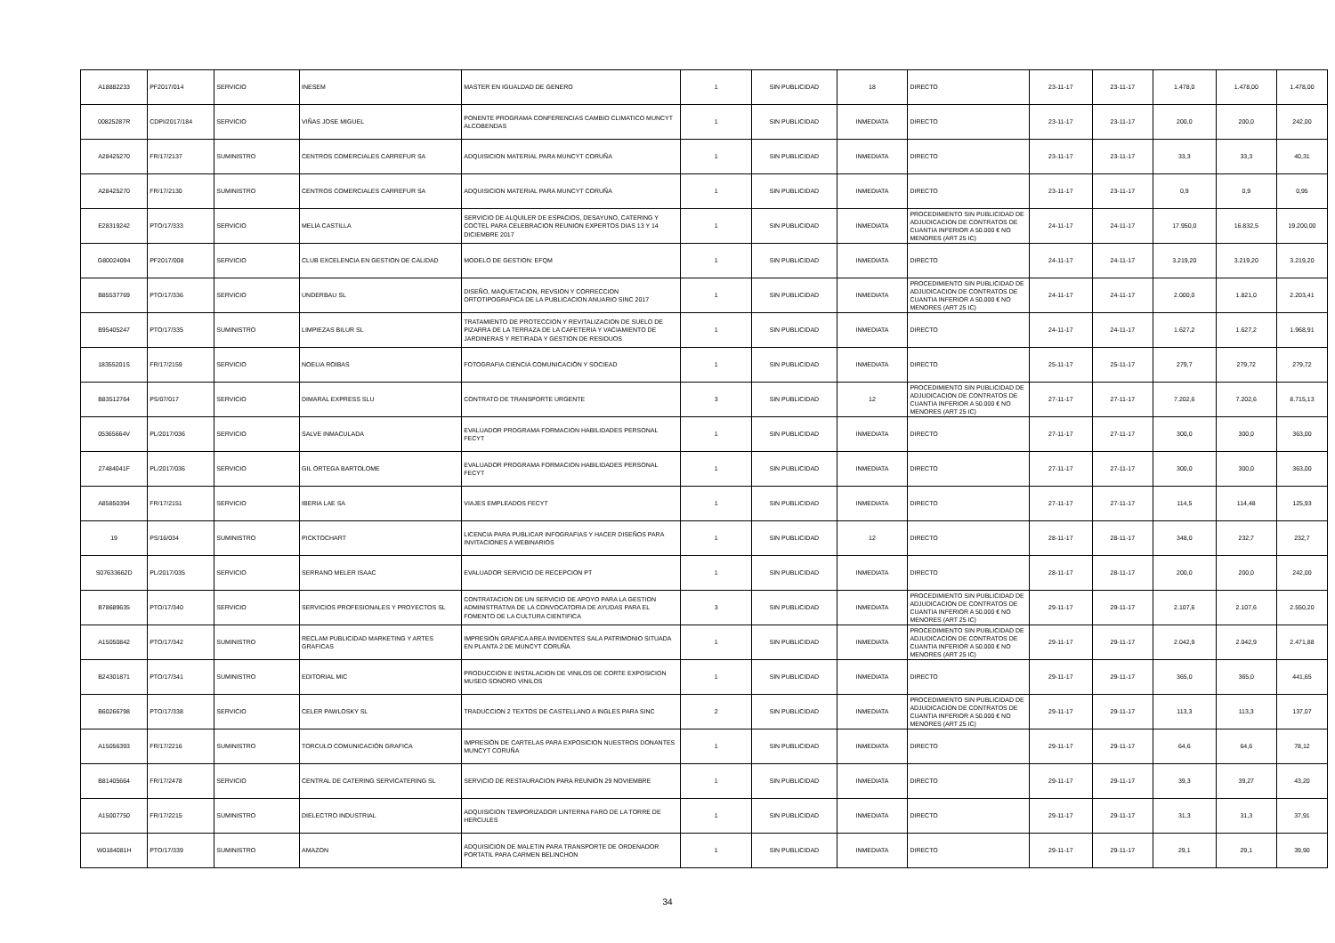| A18882233 | PF2017/014 | SERVICIO | INESEM | MASTER EN IGUALDAD DE GENERO | 1 | SIN PUBLICIDAD | 18 | DIRECTO | 23-11-17 | 23-11-17 | 1.478,0 | 1.478,00 | 1.478,00 |
| 00825287R | CDPI/2017/184 | SERVICIO | VIÑAS JOSE MIGUEL | PONENTE PROGRAMA CONFERENCIAS CAMBIO CLIMATICO MUNCYT ALCOBENDAS | 1 | SIN PUBLICIDAD | INMEDIATA | DIRECTO | 23-11-17 | 23-11-17 | 200,0 | 200,0 | 242,00 |
| A28425270 | FR/17/2137 | SUMINISTRO | CENTROS COMERCIALES CARREFUR SA | ADQUISICION MATERIAL PARA MUNCYT CORUÑA | 1 | SIN PUBLICIDAD | INMEDIATA | DIRECTO | 23-11-17 | 23-11-17 | 33,3 | 33,3 | 40,31 |
| A28425270 | FR/17/2130 | SUMINISTRO | CENTROS COMERCIALES CARREFUR SA | ADQUISICION MATERIAL PARA MUNCYT CORUÑA | 1 | SIN PUBLICIDAD | INMEDIATA | DIRECTO | 23-11-17 | 23-11-17 | 0,9 | 0,9 | 0,95 |
| E28319242 | PTO/17/333 | SERVICIO | MELIA CASTILLA | SERVICIO DE ALQUILER DE ESPACIOS, DESAYUNO, CATERING Y COCTEL PARA CELEBRACION REUNION EXPERTOS DIAS 13 Y 14 DICIEMBRE 2017 | 1 | SIN PUBLICIDAD | INMEDIATA | PROCEDIMIENTO SIN PUBLICIDAD DE ADJUDICACION DE CONTRATOS DE CUANTIA INFERIOR A 50.000 € NO MENORES (ART 25 IC) | 24-11-17 | 24-11-17 | 17.950,0 | 16.832,5 | 19.200,00 |
| G80024094 | PF2017/008 | SERVICIO | CLUB EXCELENCIA EN GESTION DE CALIDAD | MODELO DE GESTION: EFQM | 1 | SIN PUBLICIDAD | INMEDIATA | DIRECTO | 24-11-17 | 24-11-17 | 3.219,20 | 3.219,20 | 3.219,20 |
| B85537769 | PTO/17/336 | SERVICIO | UNDERBAU SL | DISEÑO, MAQUETACION, REVSION Y CORRECCION ORTOTIPOGRAFICA DE LA PUBLICACION ANUARIO SINC 2017 | 1 | SIN PUBLICIDAD | INMEDIATA | PROCEDIMIENTO SIN PUBLICIDAD DE ADJUDICACION DE CONTRATOS DE CUANTIA INFERIOR A 50.000 € NO MENORES (ART 25 IC) | 24-11-17 | 24-11-17 | 2.000,0 | 1.821,0 | 2.203,41 |
| B95405247 | PTO/17/335 | SUMINISTRO | LIMPIEZAS BILUR SL | TRATAMIENTO DE PROTECCION Y REVITALIZACION DE SUELO DE PIZARRA DE LA TERRAZA DE LA CAFETERIA Y VACIAMIENTO DE JARDINERAS Y RETIRADA Y GESTION DE RESIDUOS | 1 | SIN PUBLICIDAD | INMEDIATA | DIRECTO | 24-11-17 | 24-11-17 | 1.627,2 | 1.627,2 | 1.968,91 |
| 18355201S | FR/17/2159 | SERVICIO | NOELIA ROIBAS | FOTOGRAFIA CIENCIA COMUNICACIÓN Y SOCIEAD | 1 | SIN PUBLICIDAD | INMEDIATA | DIRECTO | 25-11-17 | 25-11-17 | 279,7 | 279,72 | 279,72 |
| B83512764 | PS/07/017 | SERVICIO | DIMARAL EXPRESS SLU | CONTRATO DE TRANSPORTE URGENTE | 3 | SIN PUBLICIDAD | 12 | PROCEDIMIENTO SIN PUBLICIDAD DE ADJUDICACION DE CONTRATOS DE CUANTIA INFERIOR A 50.000 € NO MENORES (ART 25 IC) | 27-11-17 | 27-11-17 | 7.202,6 | 7.202,6 | 8.715,13 |
| 05365664V | PL/2017/036 | SERVICIO | SALVE INMACULADA | EVALUADOR PROGRAMA FORMACION HABILIDADES PERSONAL FECYT | 1 | SIN PUBLICIDAD | INMEDIATA | DIRECTO | 27-11-17 | 27-11-17 | 300,0 | 300,0 | 363,00 |
| 27484041F | PL/2017/036 | SERVICIO | GIL ORTEGA BARTOLOME | EVALUADOR PROGRAMA FORMACION HABILIDADES PERSONAL FECYT | 1 | SIN PUBLICIDAD | INMEDIATA | DIRECTO | 27-11-17 | 27-11-17 | 300,0 | 300,0 | 363,00 |
| A85850394 | FR/17/2151 | SERVICIO | IBERIA LAE SA | VIAJES EMPLEADOS FECYT | 1 | SIN PUBLICIDAD | INMEDIATA | DIRECTO | 27-11-17 | 27-11-17 | 114,5 | 114,48 | 125,93 |
| 19 | PS/16/034 | SUMINISTRO | PICKTOCHART | LICENCIA PARA PUBLICAR INFOGRAFIAS Y HACER DISEÑOS PARA INVITACIONES A WEBINARIOS | 1 | SIN PUBLICIDAD | 12 | DIRECTO | 28-11-17 | 28-11-17 | 348,0 | 232,7 | 232,7 |
| S07633662D | PL/2017/035 | SERVICIO | SERRANO MELER ISAAC | EVALUADOR SERVICIO DE RECEPCION PT | 1 | SIN PUBLICIDAD | INMEDIATA | DIRECTO | 28-11-17 | 28-11-17 | 200,0 | 200,0 | 242,00 |
| B78689635 | PTO/17/340 | SERVICIO | SERVICIOS PROFESIONALES Y PROYECTOS SL | CONTRATACION DE UN SERVICIO DE APOYO PARA LA GESTION ADMINISTRATIVA DE LA CONVOCATORIA DE AYUDAS PARA EL FOMENTO DE LA CULTURA CIENTIFICA | 3 | SIN PUBLICIDAD | INMEDIATA | PROCEDIMIENTO SIN PUBLICIDAD DE ADJUDICACION DE CONTRATOS DE CUANTIA INFERIOR A 50.000 € NO MENORES (ART 25 IC) | 29-11-17 | 29-11-17 | 2.107,6 | 2.107,6 | 2.550,20 |
| A15050842 | PTO/17/342 | SUMINISTRO | RECLAM PUBLICIDAD MARKETING Y ARTES GRAFICAS | IMPRESIÓN GRAFICA AREA INVIDENTES SALA PATRIMONIO SITUADA EN PLANTA 2 DE MUNCYT CORUÑA | 1 | SIN PUBLICIDAD | INMEDIATA | PROCEDIMIENTO SIN PUBLICIDAD DE ADJUDICACION DE CONTRATOS DE CUANTIA INFERIOR A 50.000 € NO MENORES (ART 25 IC) | 29-11-17 | 29-11-17 | 2.042,9 | 2.042,9 | 2.471,88 |
| B24301871 | PTO/17/341 | SUMINISTRO | EDITORIAL MIC | PRODUCCION E INSTALACION DE VINILOS DE CORTE EXPOSICION MUSEO SONORO VINILOS | 1 | SIN PUBLICIDAD | INMEDIATA | DIRECTO | 29-11-17 | 29-11-17 | 365,0 | 365,0 | 441,65 |
| B60266798 | PTO/17/338 | SERVICIO | CELER PAWLOSKY SL | TRADUCCION 2 TEXTOS DE CASTELLANO A INGLES PARA SINC | 2 | SIN PUBLICIDAD | INMEDIATA | PROCEDIMIENTO SIN PUBLICIDAD DE ADJUDICACION DE CONTRATOS DE CUANTIA INFERIOR A 50.000 € NO MENORES (ART 25 IC) | 29-11-17 | 29-11-17 | 113,3 | 113,3 | 137,07 |
| A15056393 | FR/17/2216 | SUMINISTRO | TORCULO COMUNICACIÓN GRAFICA | IMPRESIÓN DE CARTELAS PARA EXPOSICION NUESTROS DONANTES MUNCYT CORUÑA | 1 | SIN PUBLICIDAD | INMEDIATA | DIRECTO | 29-11-17 | 29-11-17 | 64,6 | 64,6 | 78,12 |
| B81405664 | FR/17/2478 | SERVICIO | CENTRAL DE CATERING SERVICATERING SL | SERVICIO DE RESTAURACION PARA REUNION 29 NOVIEMBRE | 1 | SIN PUBLICIDAD | INMEDIATA | DIRECTO | 29-11-17 | 29-11-17 | 39,3 | 39,27 | 43,20 |
| A15007750 | FR/17/2215 | SUMINISTRO | DIELECTRO INDUSTRIAL | ADQUISICION TEMPORIZADOR LINTERNA FARO DE LA TORRE DE HERCULES | 1 | SIN PUBLICIDAD | INMEDIATA | DIRECTO | 29-11-17 | 29-11-17 | 31,3 | 31,3 | 37,91 |
| W0184081H | PTO/17/339 | SUMINISTRO | AMAZON | ADQUISICION DE MALETIN PARA TRANSPORTE DE ORDENADOR PORTATIL PARA CARMEN BELINCHON | 1 | SIN PUBLICIDAD | INMEDIATA | DIRECTO | 29-11-17 | 29-11-17 | 29,1 | 29,1 | 39,90 |
34